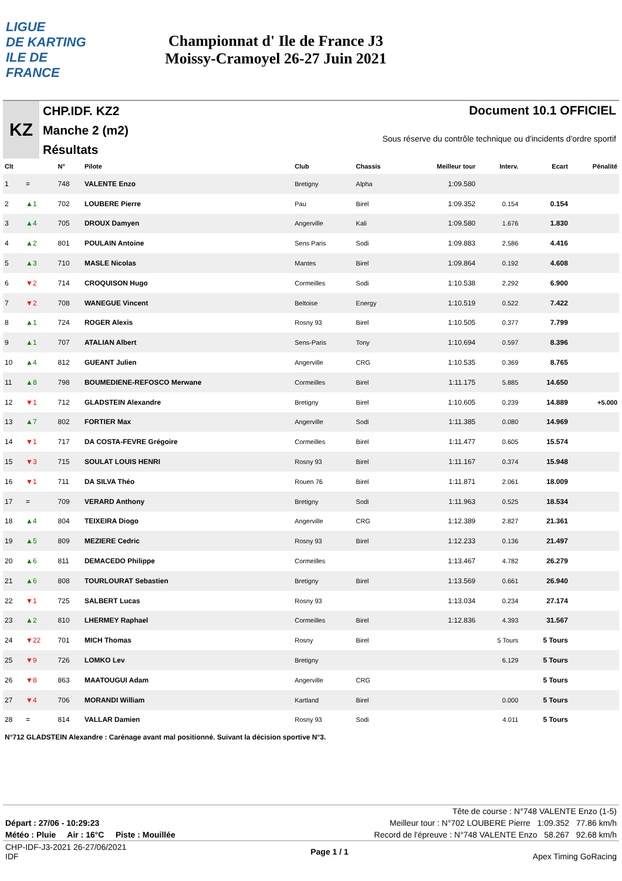LIGUE
DE KARTING
ILE DE
FRANCE
Championnat d' Ile de France J3
Moissy-Cramoyel 26-27 Juin 2021
KZ
CHP.IDF. KZ2
Manche 2 (m2)
Résultats
Document 10.1 OFFICIEL
Sous réserve du contrôle technique ou d'incidents d'ordre sportif
| Clt | | N° | Pilote | Club | Chassis | Meilleur tour | Interv. | Ecart | Pénalité |
| --- | --- | --- | --- | --- | --- | --- | --- | --- | --- |
| 1 | = | 748 | VALENTE Enzo | Bretigny | Alpha | 1:09.580 | | | |
| 2 | ▲1 | 702 | LOUBERE Pierre | Pau | Birel | 1:09.352 | 0.154 | 0.154 | |
| 3 | ▲4 | 705 | DROUX Damyen | Angerville | Kali | 1:09.580 | 1.676 | 1.830 | |
| 4 | ▲2 | 801 | POULAIN Antoine | Sens Paris | Sodi | 1:09.883 | 2.586 | 4.416 | |
| 5 | ▲3 | 710 | MASLE Nicolas | Mantes | Birel | 1:09.864 | 0.192 | 4.608 | |
| 6 | ▼2 | 714 | CROQUISON Hugo | Cormeilles | Sodi | 1:10.538 | 2.292 | 6.900 | |
| 7 | ▼2 | 708 | WANEGUE Vincent | Beltoise | Energy | 1:10.519 | 0.522 | 7.422 | |
| 8 | ▲1 | 724 | ROGER Alexis | Rosny 93 | Birel | 1:10.505 | 0.377 | 7.799 | |
| 9 | ▲1 | 707 | ATALIAN Albert | Sens-Paris | Tony | 1:10.694 | 0.597 | 8.396 | |
| 10 | ▲4 | 812 | GUEANT Julien | Angerville | CRG | 1:10.535 | 0.369 | 8.765 | |
| 11 | ▲8 | 798 | BOUMEDIENE-REFOSCO Merwane | Cormeilles | Birel | 1:11.175 | 5.885 | 14.650 | |
| 12 | ▼1 | 712 | GLADSTEIN Alexandre | Bretigny | Birel | 1:10.605 | 0.239 | 14.889 | +5.000 |
| 13 | ▲7 | 802 | FORTIER Max | Angerville | Sodi | 1:11.385 | 0.080 | 14.969 | |
| 14 | ▼1 | 717 | DA COSTA-FEVRE Grégoire | Cormeilles | Birel | 1:11.477 | 0.605 | 15.574 | |
| 15 | ▼3 | 715 | SOULAT LOUIS HENRI | Rosny 93 | Birel | 1:11.167 | 0.374 | 15.948 | |
| 16 | ▼1 | 711 | DA SILVA Théo | Rouen 76 | Birel | 1:11.871 | 2.061 | 18.009 | |
| 17 | = | 709 | VERARD Anthony | Bretigny | Sodi | 1:11.963 | 0.525 | 18.534 | |
| 18 | ▲4 | 804 | TEIXEIRA Diogo | Angerville | CRG | 1:12.389 | 2.827 | 21.361 | |
| 19 | ▲5 | 809 | MEZIERE Cedric | Rosny 93 | Birel | 1:12.233 | 0.136 | 21.497 | |
| 20 | ▲6 | 811 | DEMACEDO Philippe | Cormeilles | | 1:13.467 | 4.782 | 26.279 | |
| 21 | ▲6 | 808 | TOURLOURAT Sebastien | Bretigny | Birel | 1:13.569 | 0.661 | 26.940 | |
| 22 | ▼1 | 725 | SALBERT Lucas | Rosny 93 | | 1:13.034 | 0.234 | 27.174 | |
| 23 | ▲2 | 810 | LHERMEY Raphael | Cormeilles | Birel | 1:12.836 | 4.393 | 31.567 | |
| 24 | ▼22 | 701 | MICH Thomas | Rosny | Birel | | 5 Tours | 5 Tours | |
| 25 | ▼9 | 726 | LOMKO Lev | Bretigny | | | 6.129 | 5 Tours | |
| 26 | ▼8 | 863 | MAATOUGUI Adam | Angerville | CRG | | | 5 Tours | |
| 27 | ▼4 | 706 | MORANDI William | Kartland | Birel | | 0.000 | 5 Tours | |
| 28 | = | 814 | VALLAR Damien | Rosny 93 | Sodi | | 4.011 | 5 Tours | |
N°712 GLADSTEIN Alexandre : Carénage avant mal positionné. Suivant la décision sportive N°3.
Tête de course : N°748 VALENTE Enzo (1-5)
Départ : 27/06 - 10:29:23 Meilleur tour : N°702 LOUBERE Pierre 1:09.352 77.86 km/h
Météo : Pluie Air : 16°C Piste : Mouillée Record de l'épreuve : N°748 VALENTE Enzo 58.267 92.68 km/h
CHP-IDF-J3-2021 26-27/06/2021
IDF Page 1 / 1 Apex Timing GoRacing